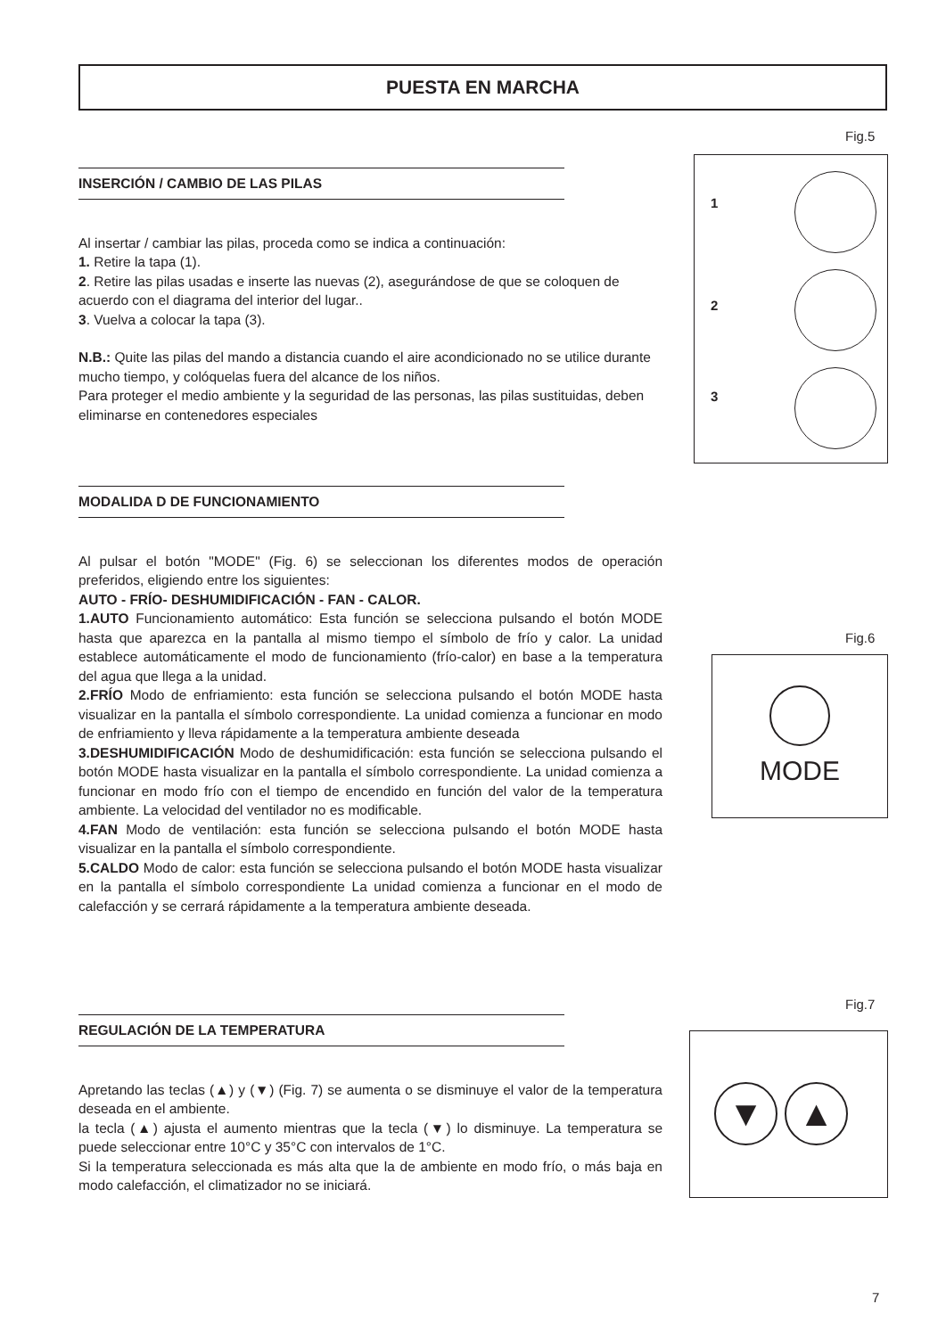PUESTA EN MARCHA
INSERCIÓN / CAMBIO DE LAS PILAS
Al insertar / cambiar las pilas, proceda como se indica a continuación:
1. Retire la tapa (1).
2. Retire las pilas usadas e inserte las nuevas (2), asegurándose de que se coloquen de acuerdo con el diagrama del interior del lugar..
3. Vuelva a colocar la tapa (3).
N.B.: Quite las pilas del mando a distancia cuando el aire acondicionado no se utilice durante mucho tiempo, y colóquelas fuera del alcance de los niños.
Para proteger el medio ambiente y la seguridad de las personas, las pilas sustituidas, deben eliminarse en contenedores especiales
MODALIDA D DE FUNCIONAMIENTO
Al pulsar el botón "MODE" (Fig. 6) se seleccionan los diferentes modos de operación preferidos, eligiendo entre los siguientes:
AUTO - FRÍO- DESHUMIDIFICACIÓN - FAN - CALOR.
1.AUTO Funcionamiento automático: Esta función se selecciona pulsando el botón MODE hasta que aparezca en la pantalla al mismo tiempo el símbolo de frío y calor. La unidad establece automáticamente el modo de funcionamiento (frío-calor) en base a la temperatura del agua que llega a la unidad.
2.FRÍO Modo de enfriamiento: esta función se selecciona pulsando el botón MODE hasta visualizar en la pantalla el símbolo correspondiente. La unidad comienza a funcionar en modo de enfriamiento y lleva rápidamente a la temperatura ambiente deseada
3.DESHUMIDIFICACIÓN Modo de deshumidificación: esta función se selecciona pulsando el botón MODE hasta visualizar en la pantalla el símbolo correspondiente. La unidad comienza a funcionar en modo frío con el tiempo de encendido en función del valor de la temperatura ambiente. La velocidad del ventilador no es modificable.
4.FAN Modo de ventilación: esta función se selecciona pulsando el botón MODE hasta visualizar en la pantalla el símbolo correspondiente.
5.CALDO Modo de calor: esta función se selecciona pulsando el botón MODE hasta visualizar en la pantalla el símbolo correspondiente La unidad comienza a funcionar en el modo de calefacción y se cerrará rápidamente a la temperatura ambiente deseada.
REGULACIÓN DE LA TEMPERATURA
Apretando las teclas (▲) y (▼) (Fig. 7) se aumenta o se disminuye el valor de la temperatura deseada en el ambiente.
la tecla (▲) ajusta el aumento mientras que la tecla (▼) lo disminuye. La temperatura se puede seleccionar entre 10°C y 35°C con intervalos de 1°C.
Si la temperatura seleccionada es más alta que la de ambiente en modo frío, o más baja en modo calefacción, el climatizador no se iniciará.
Fig.5
1
2
3
Fig.6
MODE
Fig.7
▼ ▲
7